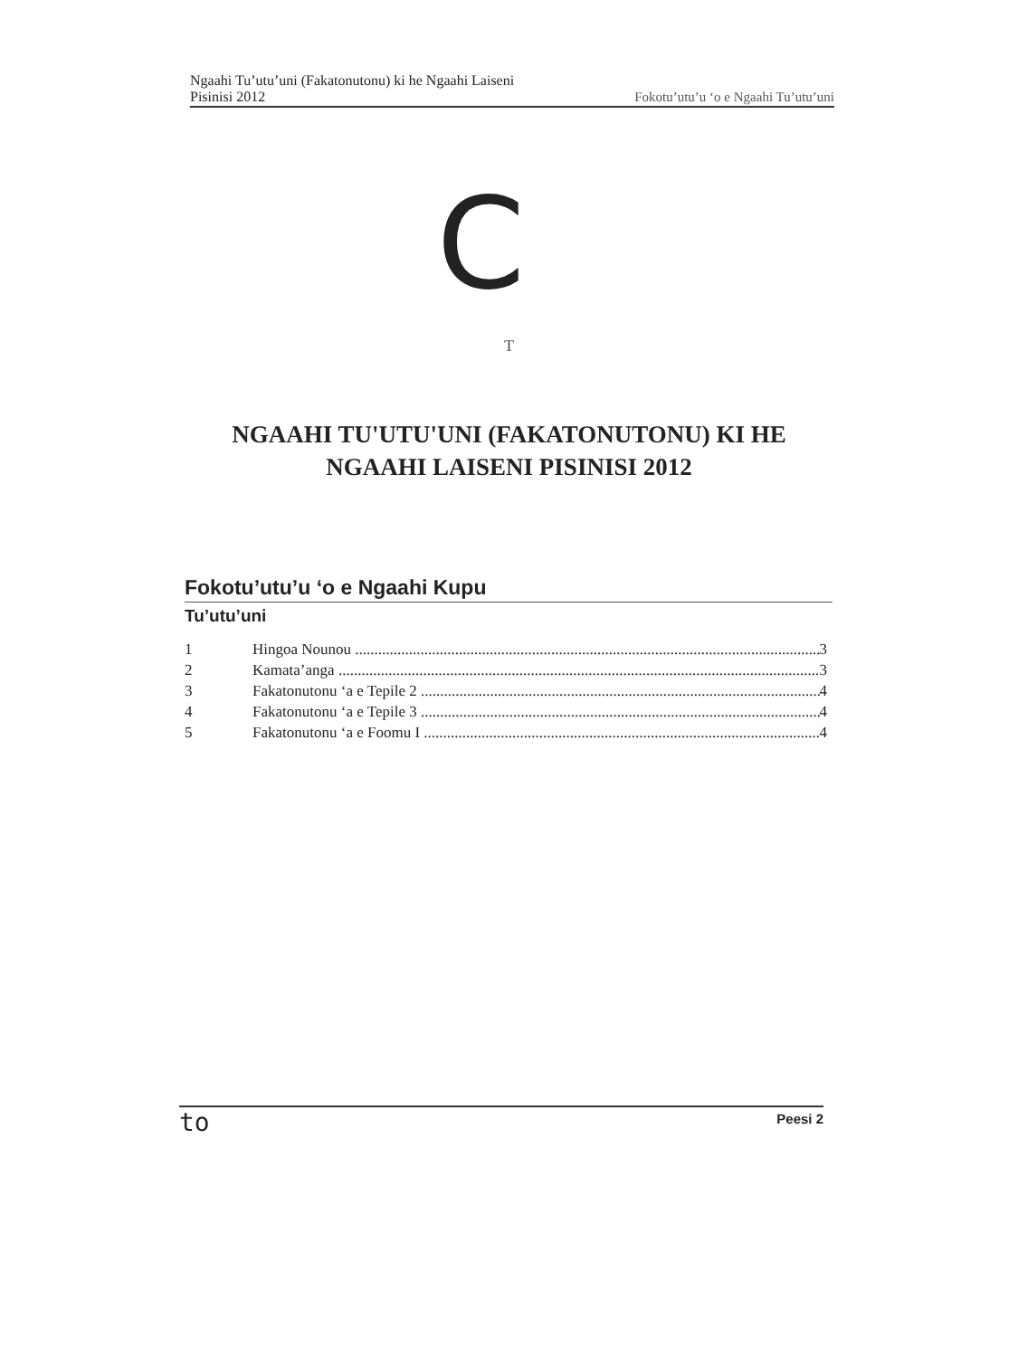Ngaahi Tu’utu’uni (Fakatonutonu) ki he Ngaahi Laiseni
Pisinisi 2012
Fokotu’utu’u ‘o e Ngaahi Tu’utu’uni
C
T
NGAAHI TU'UTU'UNI (FAKATONUTONU) KI HE NGAAHI LAISENI PISINISI 2012
Fokotu’utu’u ‘o e Ngaahi Kupu
Tu’utu’uni
1 Hingoa Nounou 3
2 Kamata’anga 3
3 Fakatonutonu ‘a e Tepile 2 4
4 Fakatonutonu ‘a e Tepile 3 4
5 Fakatonutonu ‘a e Foomu I 4
to Peesi 2